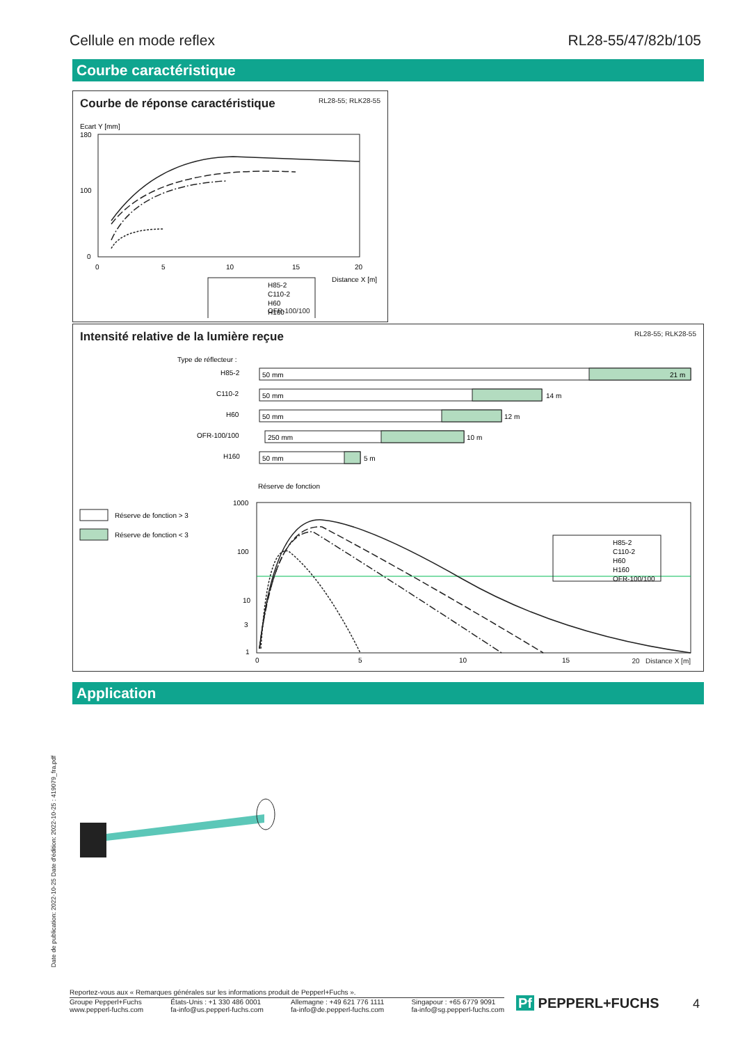Cellule en mode reflex RL28-55/47/82b/105
Courbe caractéristique
Courbe de réponse caractéristique RL28-55; RLK28-55
Ecart Y [mm]
180
100
0
0
5
10
15
20
Distance X [m]
H85-2
C110-2
H60
H160
OFR-100/100
Intensité relative de la lumière reçue RL28-55; RLK28-55
Type de réflecteur :
H85-2
50 mm
21 m
C110-2
50 mm
14 m
H60
50 mm
12 m
OFR-100/100
250 mm
10 m
H160
50 mm
5 m
Réserve de fonction
Réserve de fonction > 3
Réserve de fonction < 3
1000
100
10
3
1
H85-2
C110-2
H60
H160
OFR-100/100
0
5
10
15
20 Distance X [m]
Application
Date de publication: 2022-10-25 Date d'édition: 2022-10-25 : 419079_fra.pdf
Reportez-vous aux « Remarques générales sur les informations produit de Pepperl+Fuchs ».
Groupe Pepperl+Fuchs
www.pepperl-fuchs.com États-Unis : +1 330 486 0001
fa-info@us.pepperl-fuchs.com Allemagne : +49 621 776 1111
fa-info@de.pepperl-fuchs.com Singapour : +65 6779 9091
fa-info@sg.pepperl-fuchs.com
Pf PEPPERL+FUCHS 4